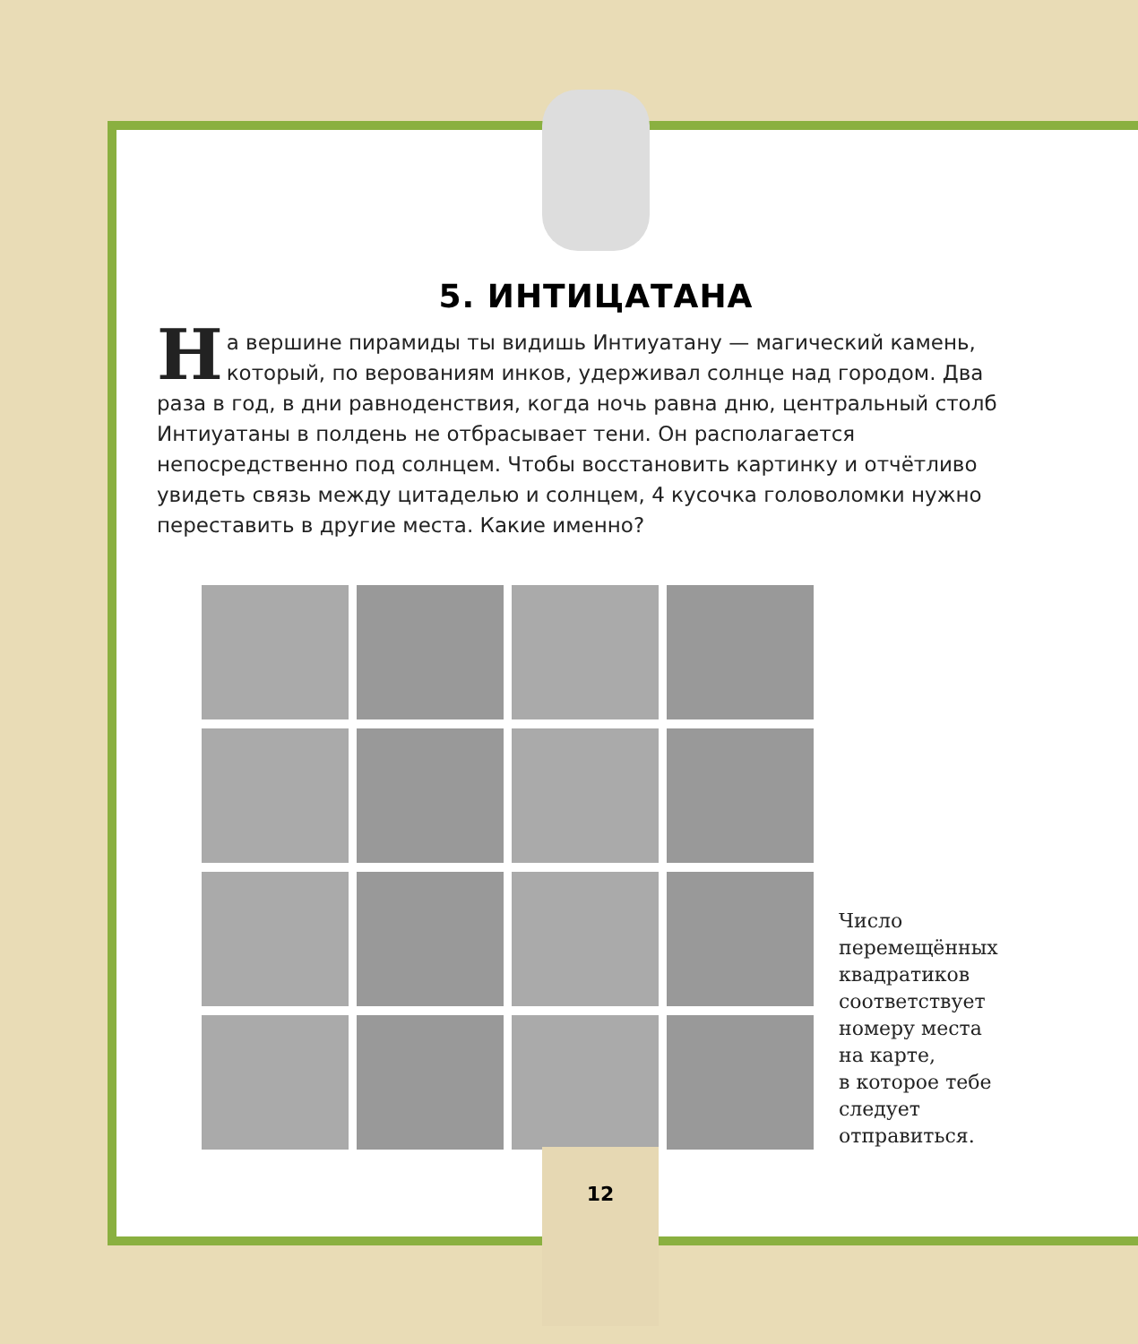5. ИНТИЦАТАНА
На вершине пирамиды ты видишь Интиуатану — магический камень, который, по верованиям инков, удерживал солнце над городом. Два раза в год, в дни равноденствия, когда ночь равна дню, центральный столб Интиуатаны в полдень не отбрасывает тени. Он располагается непосредственно под солнцем. Чтобы восстановить картинку и отчётливо увидеть связь между цитаделью и солнцем, 4 кусочка головоломки нужно переставить в другие места. Какие именно?
Число
перемещённых
квадратиков
соответствует
номеру места
на карте,
в которое тебе
следует
отправиться.
12